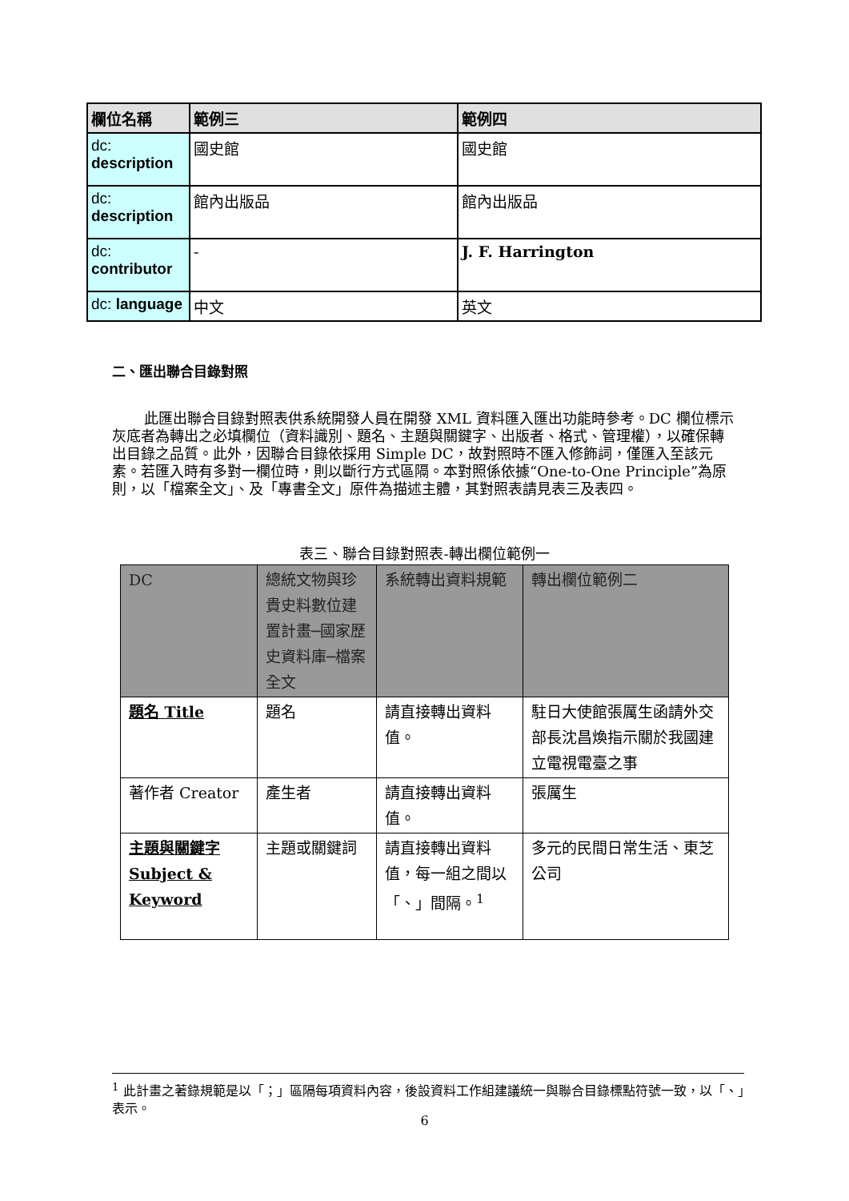| 欄位名稱 | 範例三 | 範例四 |
| dc: description | 國史館 | 國史館 |
| dc: description | 館內出版品 | 館內出版品 |
| dc: contributor | - | J. F. Harrington |
| dc: language | 中文 | 英文 |
二、匯出聯合目錄對照
此匯出聯合目錄對照表供系統開發人員在開發 XML 資料匯入匯出功能時參考。DC 欄位標示灰底者為轉出之必填欄位（資料識別、題名、主題與關鍵字、出版者、格式、管理權），以確保轉出目錄之品質。此外，因聯合目錄依採用 Simple DC，故對照時不匯入修飾詞，僅匯入至該元素。若匯入時有多對一欄位時，則以斷行方式區隔。本對照係依據“One-to-One Principle”為原則，以「檔案全文」、及「專書全文」原件為描述主體，其對照表請見表三及表四。
表三、聯合目錄對照表-轉出欄位範例一
| DC | 總統文物與珍貴史料數位建置計畫─國家歷史資料庫─檔案全文 | 系統轉出資料規範 | 轉出欄位範例二 |
| 題名 Title | 題名 | 請直接轉出資料值。 | 駐日大使館張厲生函請外交部長沈昌煥指示關於我國建立電視電臺之事 |
| 著作者 Creator | 產生者 | 請直接轉出資料值。 | 張厲生 |
| 主題與關鍵字 Subject & Keyword | 主題或關鍵詞 | 請直接轉出資料值，每一組之間以「、」間隔。<sup>1</sup> | 多元的民間日常生活、東芝公司 |
<sup>1</sup> 此計畫之著錄規範是以「；」區隔每項資料內容，後設資料工作組建議統一與聯合目錄標點符號一致，以「、」表示。
6